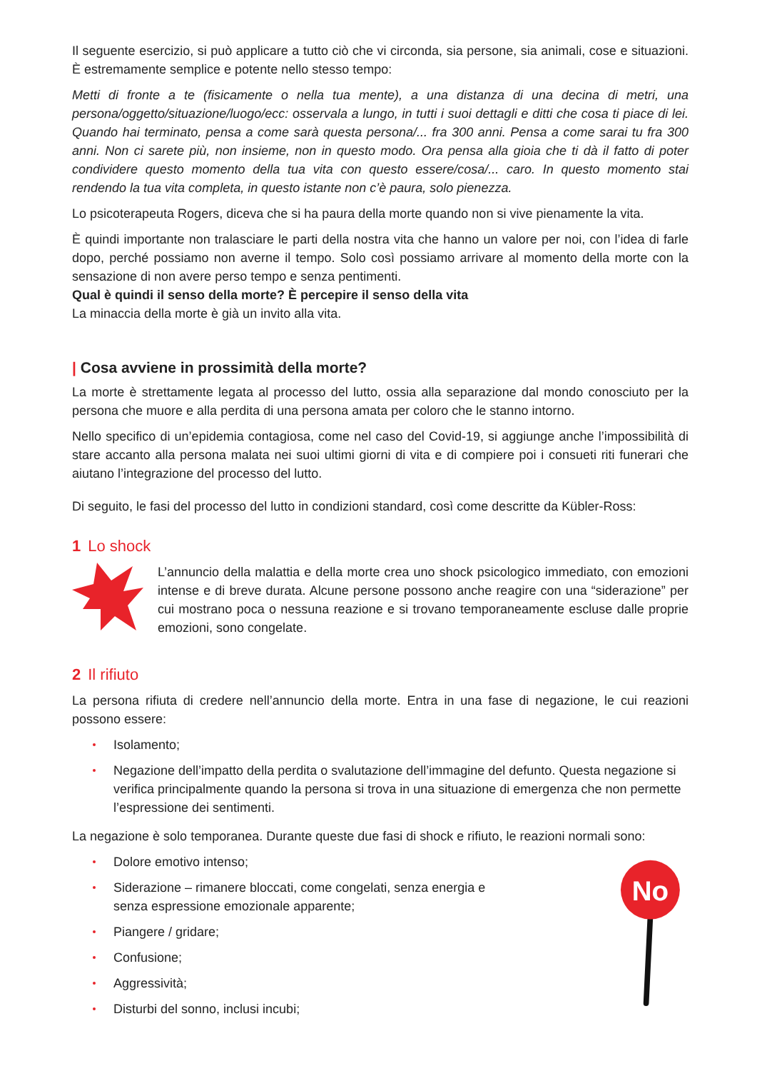Il seguente esercizio, si può applicare a tutto ciò che vi circonda, sia persone, sia animali, cose e situazioni. È estremamente semplice e potente nello stesso tempo:
Metti di fronte a te (fisicamente o nella tua mente), a una distanza di una decina di metri, una persona/oggetto/situazione/luogo/ecc: osservala a lungo, in tutti i suoi dettagli e ditti che cosa ti piace di lei. Quando hai terminato, pensa a come sarà questa persona/... fra 300 anni. Pensa a come sarai tu fra 300 anni. Non ci sarete più, non insieme, non in questo modo. Ora pensa alla gioia che ti dà il fatto di poter condividere questo momento della tua vita con questo essere/cosa/... caro. In questo momento stai rendendo la tua vita completa, in questo istante non c’è paura, solo pienezza.
Lo psicoterapeuta Rogers, diceva che si ha paura della morte quando non si vive pienamente la vita.
È quindi importante non tralasciare le parti della nostra vita che hanno un valore per noi, con l’idea di farle dopo, perché possiamo non averne il tempo. Solo così possiamo arrivare al momento della morte con la sensazione di non avere perso tempo e senza pentimenti.
Qual è quindi il senso della morte? È percepire il senso della vita
La minaccia della morte è già un invito alla vita.
| Cosa avviene in prossimità della morte?
La morte è strettamente legata al processo del lutto, ossia alla separazione dal mondo conosciuto per la persona che muore e alla perdita di una persona amata per coloro che le stanno intorno.
Nello specifico di un’epidemia contagiosa, come nel caso del Covid-19, si aggiunge anche l’impossibilità di stare accanto alla persona malata nei suoi ultimi giorni di vita e di compiere poi i consueti riti funerari che aiutano l’integrazione del processo del lutto.
Di seguito, le fasi del processo del lutto in condizioni standard, così come descritte da Kübler-Ross:
1 Lo shock
L’annuncio della malattia e della morte crea uno shock psicologico immediato, con emozioni intense e di breve durata. Alcune persone possono anche reagire con una “siderazione” per cui mostrano poca o nessuna reazione e si trovano temporaneamente escluse dalle proprie emozioni, sono congelate.
2 Il rifiuto
La persona rifiuta di credere nell’annuncio della morte. Entra in una fase di negazione, le cui reazioni possono essere:
Isolamento;
Negazione dell’impatto della perdita o svalutazione dell’immagine del defunto. Questa negazione si verifica principalmente quando la persona si trova in una situazione di emergenza che non permette l’espressione dei sentimenti.
La negazione è solo temporanea. Durante queste due fasi di shock e rifiuto, le reazioni normali sono:
Dolore emotivo intenso;
Siderazione – rimanere bloccati, come congelati, senza energia e senza espressione emozionale apparente;
Piangere / gridare;
Confusione;
Aggressività;
Disturbi del sonno, inclusi incubi;
No